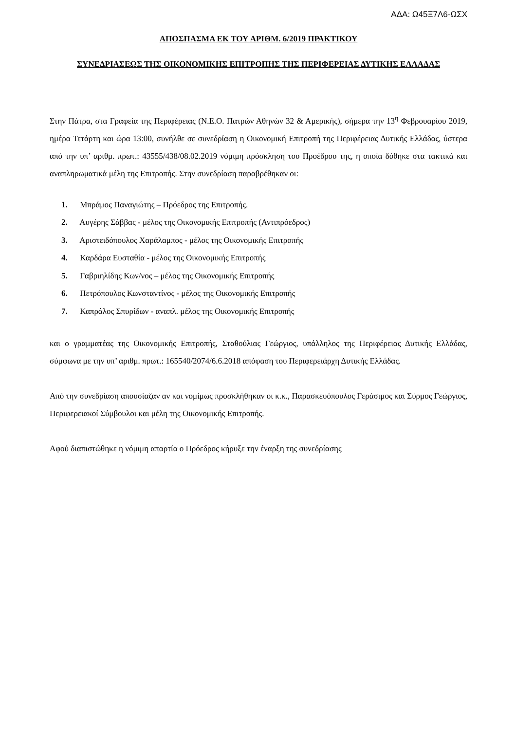ΑΔΑ: Ω45Ξ7Λ6-ΩΣΧ
ΑΠΟΣΠΑΣΜΑ ΕΚ ΤΟΥ ΑΡΙΘΜ. 6/2019 ΠΡΑΚΤΙΚΟΥ
ΣΥΝΕΔΡΙΑΣΕΩΣ ΤΗΣ ΟΙΚΟΝΟΜΙΚΗΣ ΕΠΙΤΡΟΠΗΣ ΤΗΣ ΠΕΡΙΦΕΡΕΙΑΣ ΔΥΤΙΚΗΣ ΕΛΛΑΔΑΣ
Στην Πάτρα, στα Γραφεία της Περιφέρειας (Ν.Ε.Ο. Πατρών Αθηνών 32 & Αμερικής), σήμερα την 13<sup>η</sup> Φεβρουαρίου 2019, ημέρα Τετάρτη και ώρα 13:00, συνήλθε σε συνεδρίαση η Οικονομική Επιτροπή της Περιφέρειας Δυτικής Ελλάδας, ύστερα από την υπ’ αριθμ. πρωτ.: 43555/438/08.02.2019 νόμιμη πρόσκληση του Προέδρου της, η οποία δόθηκε στα τακτικά και αναπληρωματικά μέλη της Επιτροπής. Στην συνεδρίαση παραβρέθηκαν οι:
1. Μπράμος Παναγιώτης – Πρόεδρος της Επιτροπής.
2. Αυγέρης Σάββας - μέλος της Οικονομικής Επιτροπής (Αντιπρόεδρος)
3. Αριστειδόπουλος Χαράλαμπος - μέλος της Οικονομικής Επιτροπής
4. Καρδάρα Ευσταθία - μέλος της Οικονομικής Επιτροπής
5. Γαβριηλίδης Κων/νος – μέλος της Οικονομικής Επιτροπής
6. Πετρόπουλος Κωνσταντίνος - μέλος της Οικονομικής Επιτροπής
7. Καπράλος Σπυρίδων - αναπλ. μέλος της Οικονομικής Επιτροπής
και ο γραμματέας της Οικονομικής Επιτροπής, Σταθούλιας Γεώργιος, υπάλληλος της Περιφέρειας Δυτικής Ελλάδας, σύμφωνα με την υπ’ αριθμ. πρωτ.: 165540/2074/6.6.2018 απόφαση του Περιφερειάρχη Δυτικής Ελλάδας.
Από την συνεδρίαση απουσίαζαν αν και νομίμως προσκλήθηκαν οι κ.κ., Παρασκευόπουλος Γεράσιμος και Σύρμος Γεώργιος, Περιφερειακοί Σύμβουλοι και μέλη της Οικονομικής Επιτροπής.
Αφού διαπιστώθηκε η νόμιμη απαρτία ο Πρόεδρος κήρυξε την έναρξη της συνεδρίασης